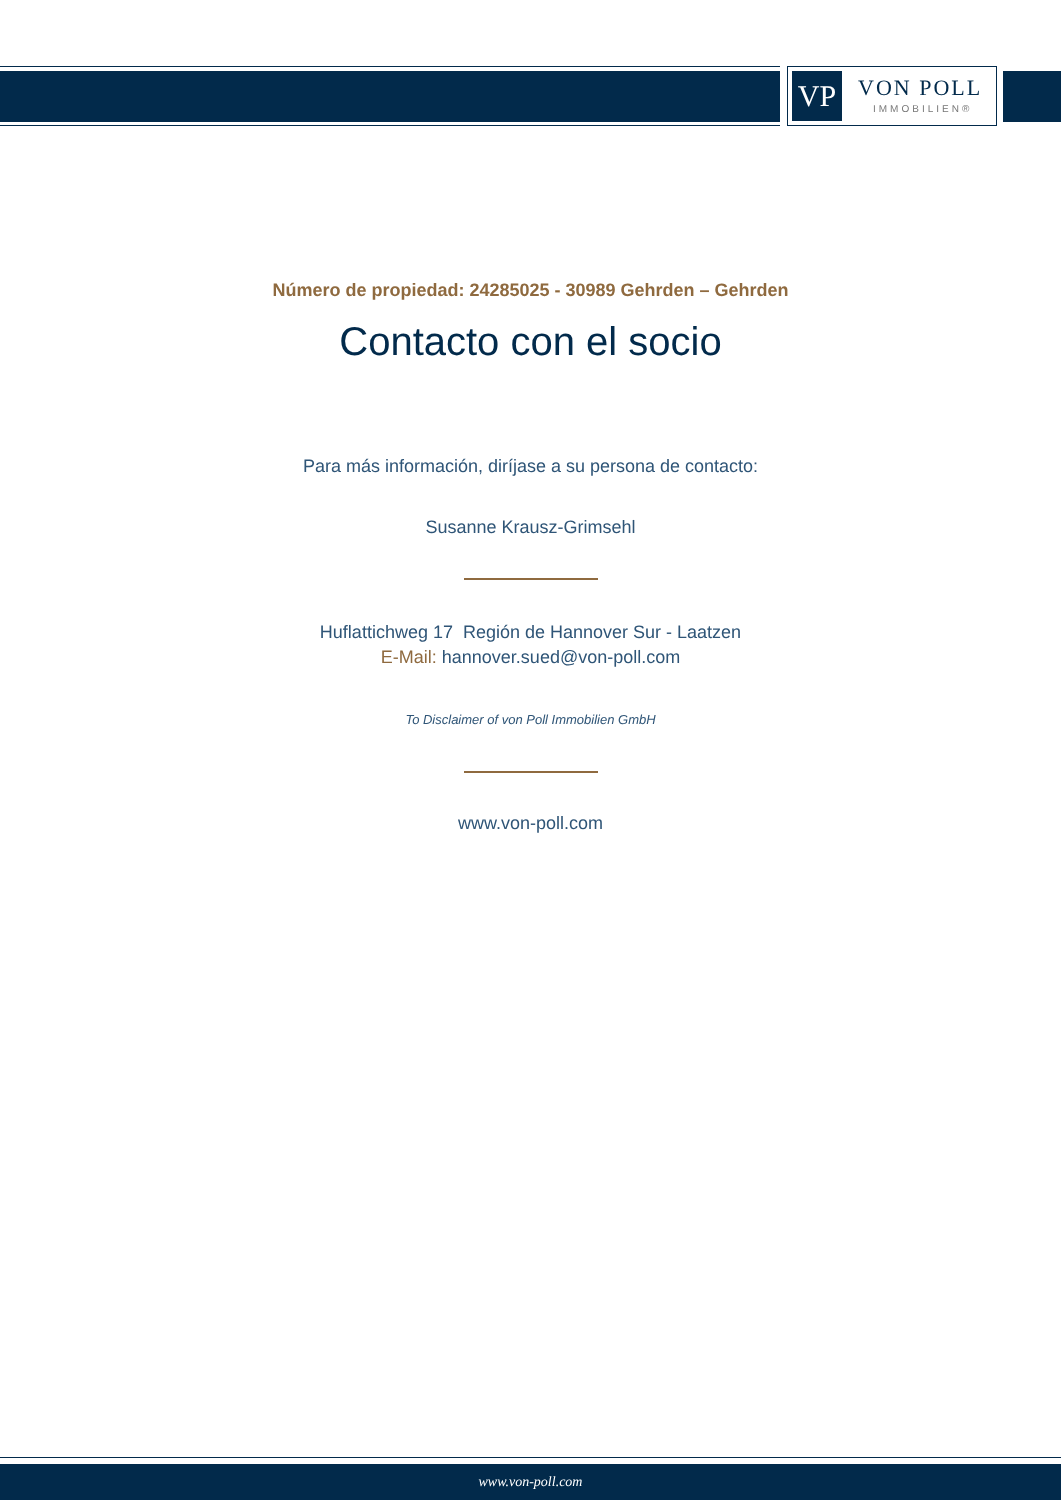VP VON POLL
IMMOBILIEN®
Número de propiedad: 24285025 - 30989 Gehrden – Gehrden
Contacto con el socio
Para más información, diríjase a su persona de contacto:
Susanne Krausz-Grimsehl
Huflattichweg 17 Región de Hannover Sur - Laatzen
E-Mail: hannover.sued@von-poll.com
To Disclaimer of von Poll Immobilien GmbH
www.von-poll.com
www.von-poll.com